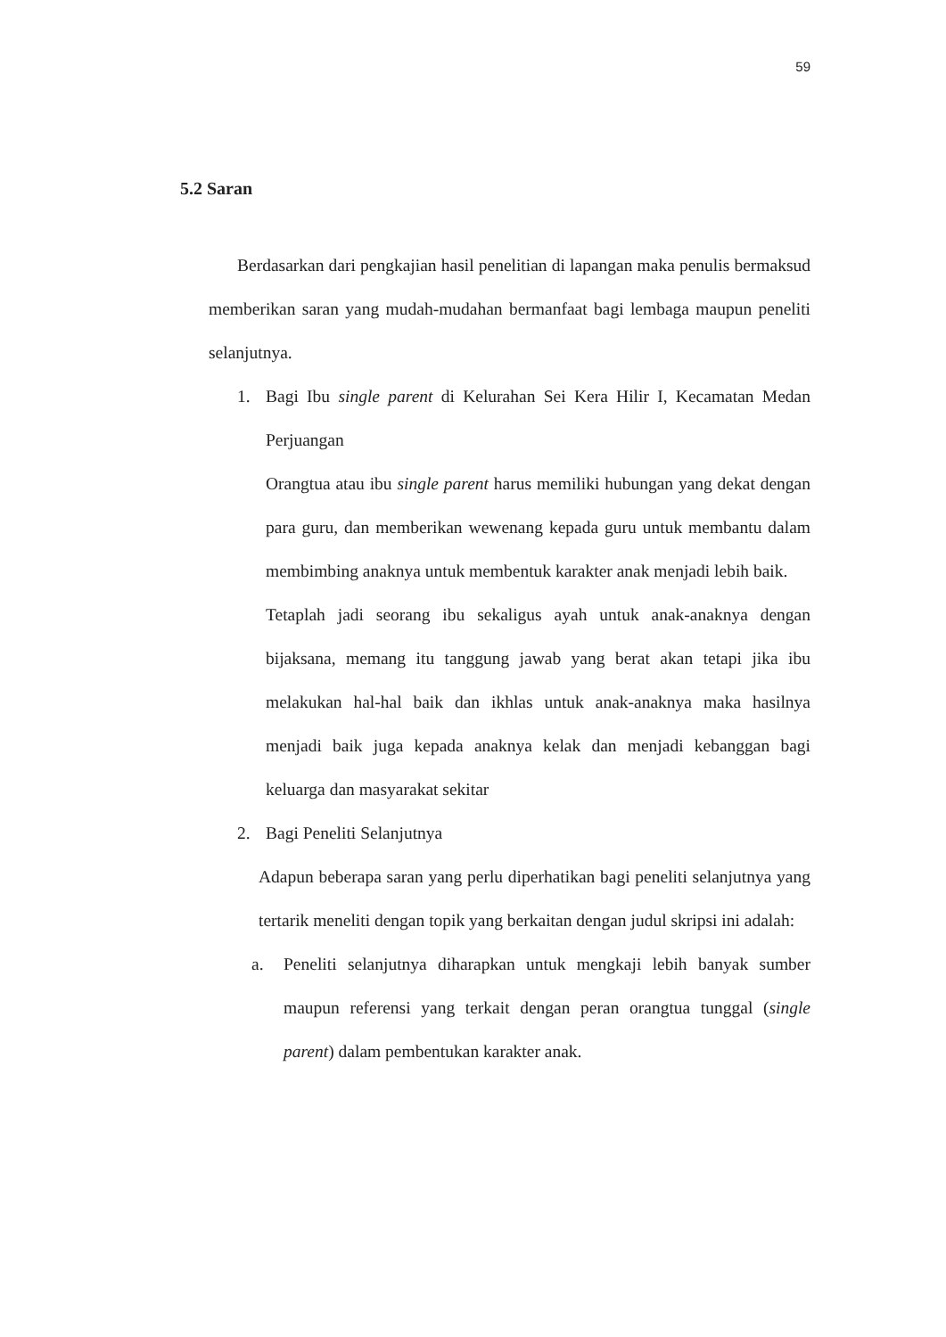59
5.2 Saran
Berdasarkan dari pengkajian hasil penelitian di lapangan maka penulis bermaksud memberikan saran yang mudah-mudahan bermanfaat bagi lembaga maupun peneliti selanjutnya.
1. Bagi Ibu single parent di Kelurahan Sei Kera Hilir I, Kecamatan Medan Perjuangan
Orangtua atau ibu single parent harus memiliki hubungan yang dekat dengan para guru, dan memberikan wewenang kepada guru untuk membantu dalam membimbing anaknya untuk membentuk karakter anak menjadi lebih baik.
Tetaplah jadi seorang ibu sekaligus ayah untuk anak-anaknya dengan bijaksana, memang itu tanggung jawab yang berat akan tetapi jika ibu melakukan hal-hal baik dan ikhlas untuk anak-anaknya maka hasilnya menjadi baik juga kepada anaknya kelak dan menjadi kebanggan bagi keluarga dan masyarakat sekitar
2. Bagi Peneliti Selanjutnya
Adapun beberapa saran yang perlu diperhatikan bagi peneliti selanjutnya yang tertarik meneliti dengan topik yang berkaitan dengan judul skripsi ini adalah:
a. Peneliti selanjutnya diharapkan untuk mengkaji lebih banyak sumber maupun referensi yang terkait dengan peran orangtua tunggal (single parent) dalam pembentukan karakter anak.